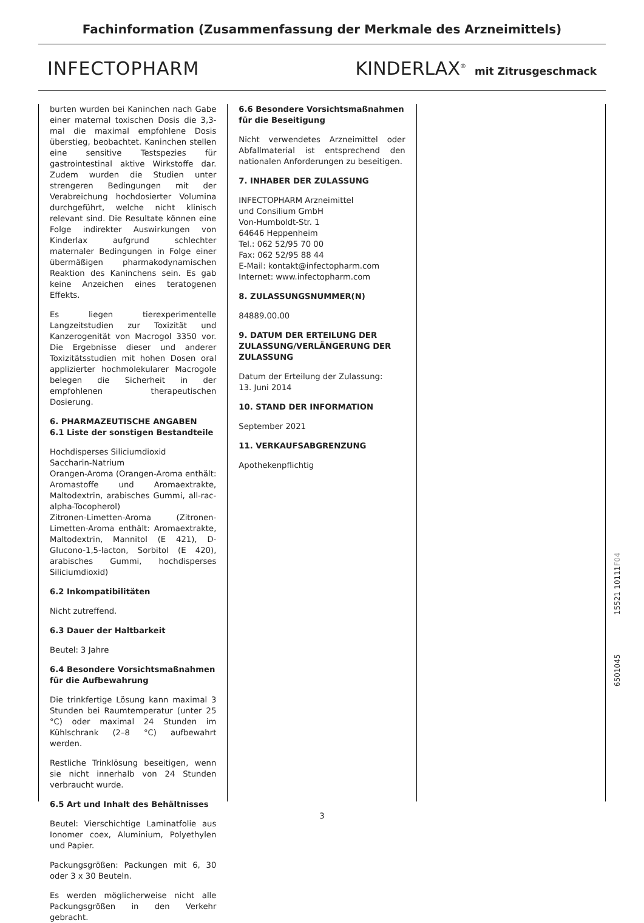Fachinformation (Zusammenfassung der Merkmale des Arzneimittels)
INFECTOPHARM KINDERLAX<sup>®</sup> mit Zitrusgeschmack
burten wurden bei Kaninchen nach Gabe einer maternal toxischen Dosis die 3,3-mal die maximal empfohlene Dosis überstieg, beobachtet. Kaninchen stellen eine sensitive Testspezies für gastrointestinal aktive Wirkstoffe dar. Zudem wurden die Studien unter strengeren Bedingungen mit der Verabreichung hochdosierter Volumina durchgeführt, welche nicht klinisch relevant sind. Die Resultate können eine Folge indirekter Auswirkungen von Kinderlax aufgrund schlechter maternaler Bedingungen in Folge einer übermäßigen pharmakodynamischen Reaktion des Kaninchens sein. Es gab keine Anzeichen eines teratogenen Effekts.
Es liegen tierexperimentelle Langzeitstudien zur Toxizität und Kanzerogenität von Macrogol 3350 vor. Die Ergebnisse dieser und anderer Toxizitätsstudien mit hohen Dosen oral applizierter hochmolekularer Macrogole belegen die Sicherheit in der empfohlenen therapeutischen Dosierung.
6. PHARMAZEUTISCHE ANGABEN
6.1 Liste der sonstigen Bestandteile
Hochdisperses Siliciumdioxid
Saccharin-Natrium
Orangen-Aroma (Orangen-Aroma enthält: Aromastoffe und Aromaextrakte, Maltodextrin, arabisches Gummi, all-rac-alpha-Tocopherol)
Zitronen-Limetten-Aroma (Zitronen-Limetten-Aroma enthält: Aromaextrakte, Maltodextrin, Mannitol (E 421), D-Glucono-1,5-lacton, Sorbitol (E 420), arabisches Gummi, hochdisperses Siliciumdioxid)
6.2 Inkompatibilitäten
Nicht zutreffend.
6.3 Dauer der Haltbarkeit
Beutel: 3 Jahre
6.4 Besondere Vorsichtsmaßnahmen für die Aufbewahrung
Die trinkfertige Lösung kann maximal 3 Stunden bei Raumtemperatur (unter 25 °C) oder maximal 24 Stunden im Kühlschrank (2–8 °C) aufbewahrt werden.
Restliche Trinklösung beseitigen, wenn sie nicht innerhalb von 24 Stunden verbraucht wurde.
6.5 Art und Inhalt des Behältnisses
Beutel: Vierschichtige Laminatfolie aus Ionomer coex, Aluminium, Polyethylen und Papier.
Packungsgrößen: Packungen mit 6, 30 oder 3 x 30 Beuteln.
Es werden möglicherweise nicht alle Packungsgrößen in den Verkehr gebracht.
6.6 Besondere Vorsichtsmaßnahmen für die Beseitigung
Nicht verwendetes Arzneimittel oder Abfallmaterial ist entsprechend den nationalen Anforderungen zu beseitigen.
7. INHABER DER ZULASSUNG
INFECTOPHARM Arzneimittel
und Consilium GmbH
Von-Humboldt-Str. 1
64646 Heppenheim
Tel.: 062 52/95 70 00
Fax: 062 52/95 88 44
E-Mail: kontakt@infectopharm.com
Internet: www.infectopharm.com
8. ZULASSUNGSNUMMER(N)
84889.00.00
9. DATUM DER ERTEILUNG DER ZULASSUNG/VERLÄNGERUNG DER ZULASSUNG
Datum der Erteilung der Zulassung:
13. Juni 2014
10. STAND DER INFORMATION
September 2021
11. VERKAUFSABGRENZUNG
Apothekenpflichtig
6501045 15521 10111F04
3